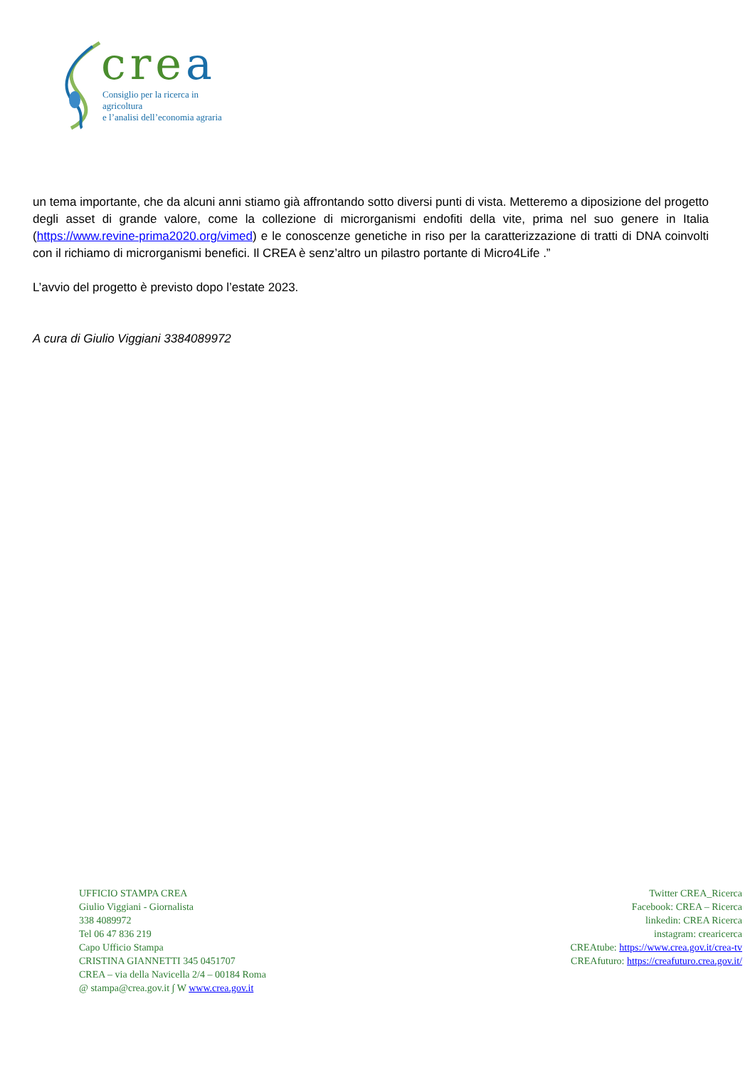crea
Consiglio per la ricerca in agricoltura
e l’analisi dell’economia agraria
un tema importante, che da alcuni anni stiamo già affrontando sotto diversi punti di vista. Metteremo a diposizione del progetto degli asset di grande valore, come la collezione di microrganismi endofiti della vite, prima nel suo genere in Italia (https://www.revine-prima2020.org/vimed) e le conoscenze genetiche in riso per la caratterizzazione di tratti di DNA coinvolti con il richiamo di microrganismi benefici. Il CREA è senz’altro un pilastro portante di Micro4Life .”
L’avvio del progetto è previsto dopo l’estate 2023.
A cura di Giulio Viggiani 3384089972
UFFICIO STAMPA CREA
Giulio Viggiani - Giornalista
338 4089972
Tel 06 47 836 219
Capo Ufficio Stampa
CRISTINA GIANNETTI 345 0451707
CREA – via della Navicella 2/4 – 00184 Roma
@ stampa@crea.gov.it ∫ W www.crea.gov.it
Twitter CREA_Ricerca
Facebook: CREA – Ricerca
linkedin: CREA Ricerca
instagram: crearicerca
CREAtube: https://www.crea.gov.it/crea-tv
CREAfuturo: https://creafuturo.crea.gov.it/